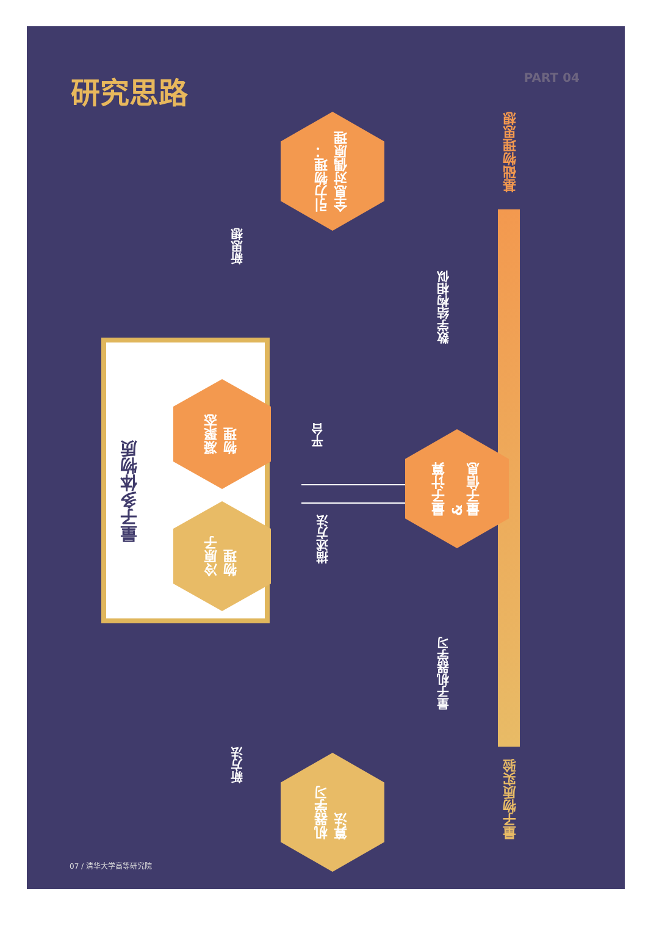研究思路
PART 04
基础物理思想
量子物质实验
引力物理：
全息对偶原理
新思想
数学结构相似
量子多体物质
凝聚态
物理
冷原子
物理
平台
描述方法
量子计算
&
量子信息
量子机器学习
新方法
机器学习
算法
07 / 清华大学高等研究院